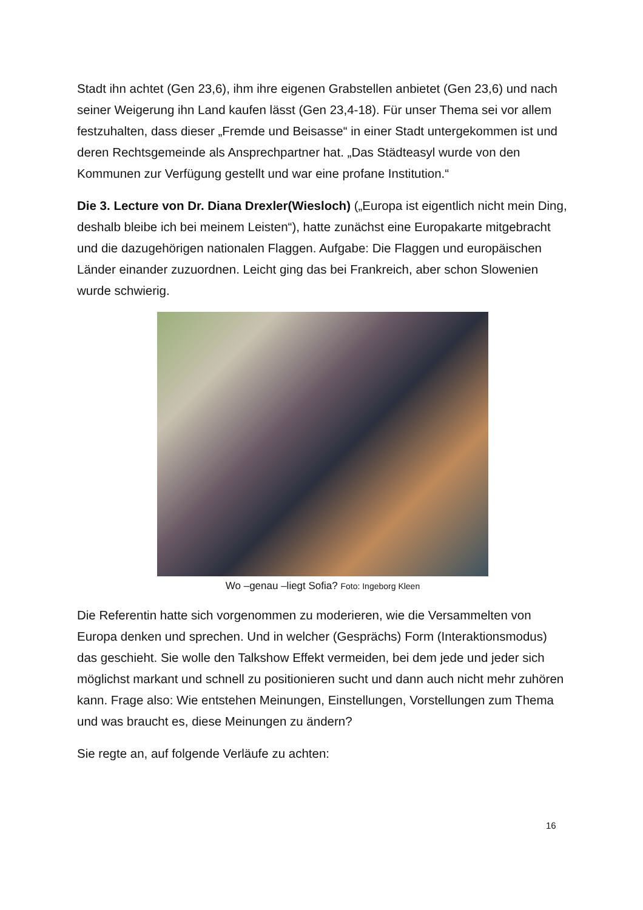Stadt ihn achtet (Gen 23,6), ihm ihre eigenen Grabstellen anbietet (Gen 23,6) und nach seiner Weigerung ihn Land kaufen lässt (Gen 23,4-18). Für unser Thema sei vor allem festzuhalten, dass dieser „Fremde und Beisasse“ in einer Stadt untergekommen ist und deren Rechtsgemeinde als Ansprechpartner hat. „Das Städteasyl wurde von den Kommunen zur Verfügung gestellt und war eine profane Institution.“
Die 3. Lecture von Dr. Diana Drexler(Wiesloch) („Europa ist eigentlich nicht mein Ding, deshalb bleibe ich bei meinem Leisten“), hatte zunächst eine Europakarte mitgebracht und die dazugehörigen nationalen Flaggen. Aufgabe: Die Flaggen und europäischen Länder einander zuzuordnen. Leicht ging das bei Frankreich, aber schon Slowenien wurde schwierig.
Wo –genau –liegt Sofia? Foto: Ingeborg Kleen
Die Referentin hatte sich vorgenommen zu moderieren, wie die Versammelten von Europa denken und sprechen. Und in welcher (Gesprächs) Form (Interaktionsmodus) das geschieht. Sie wolle den Talkshow Effekt vermeiden, bei dem jede und jeder sich möglichst markant und schnell zu positionieren sucht und dann auch nicht mehr zuhören kann. Frage also: Wie entstehen Meinungen, Einstellungen, Vorstellungen zum Thema und was braucht es, diese Meinungen zu ändern?
Sie regte an, auf folgende Verläufe zu achten:
16